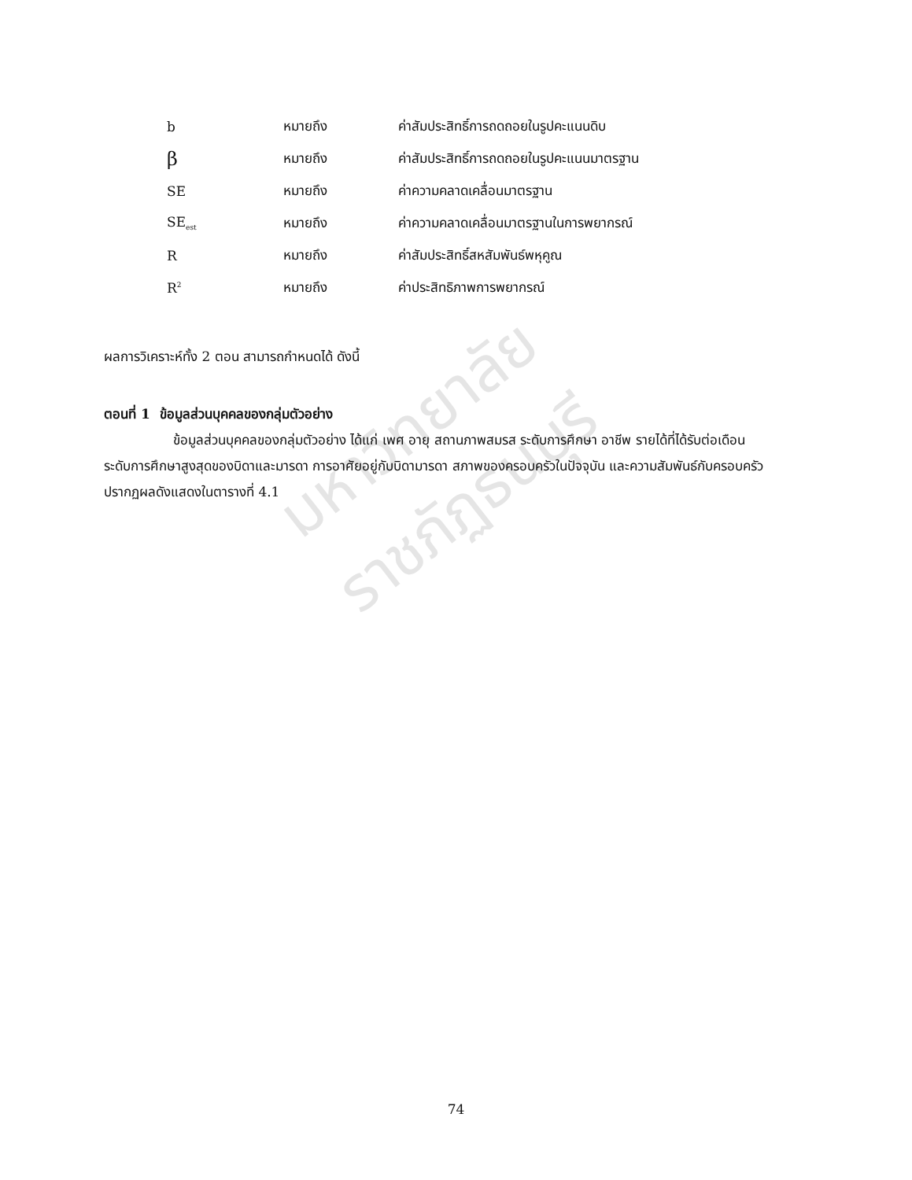| b | หมายถึง | ค่าสัมประสิทธิ์การถดถอยในรูปคะแนนดิบ |
| β | หมายถึง | ค่าสัมประสิทธิ์การถดถอยในรูปคะแนนมาตรฐาน |
| SE | หมายถึง | ค่าความคลาดเคลื่อนมาตรฐาน |
| SE<sub>est</sub> | หมายถึง | ค่าความคลาดเคลื่อนมาตรฐานในการพยากรณ์ |
| R | หมายถึง | ค่าสัมประสิทธิ์สหสัมพันธ์พหุคูณ |
| R<sup>2</sup> | หมายถึง | ค่าประสิทธิภาพการพยากรณ์ |
ผลการวิเคราะห์ทั้ง 2 ตอน สามารถกำหนดได้ ดังนี้
ตอนที่ 1 ข้อมูลส่วนบุคคลของกลุ่มตัวอย่าง
ข้อมูลส่วนบุคคลของกลุ่มตัวอย่าง ได้แก่ เพศ อายุ สถานภาพสมรส ระดับการศึกษา อาชีพ รายได้ที่ได้รับต่อเดือน ระดับการศึกษาสูงสุดของบิดาและมารดา การอาศัยอยู่กับบิดามารดา สภาพของครอบครัวในปัจจุบัน และความสัมพันธ์กับครอบครัว ปรากฏผลดังแสดงในตารางที่ 4.1
มหาวิทยาลัยราชภัฏธนบุรี
74